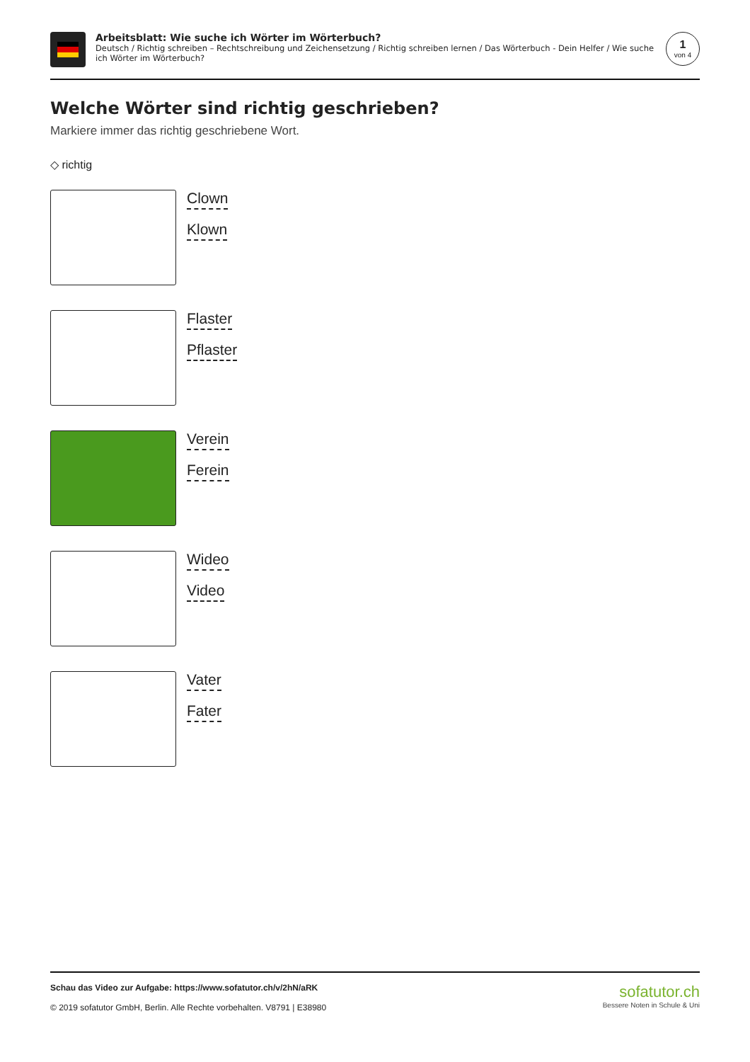Arbeitsblatt: Wie suche ich Wörter im Wörterbuch?
Deutsch / Richtig schreiben – Rechtschreibung und Zeichensetzung / Richtig schreiben lernen / Das Wörterbuch - Dein Helfer / Wie suche ich Wörter im Wörterbuch?
1
von 4
Welche Wörter sind richtig geschrieben?
Markiere immer das richtig geschriebene Wort.
◇ richtig
Clown
Klown
Flaster
Pflaster
Verein
Ferein
Wideo
Video
Vater
Fater
Schau das Video zur Aufgabe: https://www.sofatutor.ch/v/2hN/aRK
© 2019 sofatutor GmbH, Berlin. Alle Rechte vorbehalten. V8791 | E38980
sofatutor.ch
Bessere Noten in Schule & Uni